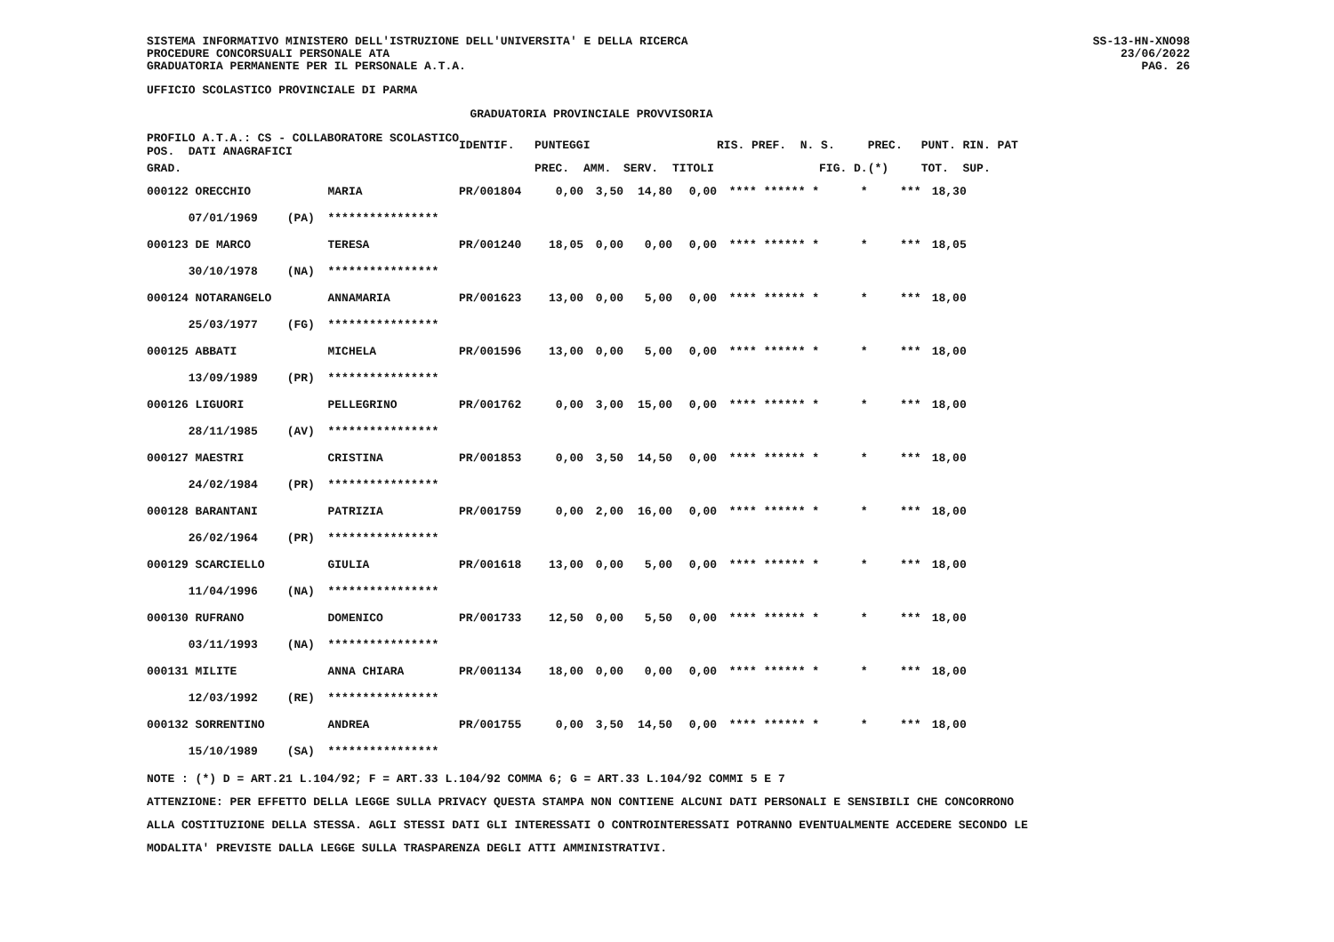SISTEMA INFORMATIVO MINISTERO DELL'ISTRUZIONE DELL'UNIVERSITA' E DELLA RICERCA
PROCEDURE CONCORSUALI PERSONALE ATA
GRADUATORIA PERMANENTE PER IL PERSONALE A.T.A.
SS-13-HN-XNO98
23/06/2022
PAG. 26
UFFICIO SCOLASTICO PROVINCIALE DI PARMA
GRADUATORIA PROVINCIALE PROVVISORIA
| PROFILO A.T.A.: CS - COLLABORATORE SCOLASTICO POS. DATI ANAGRAFICI | | | IDENTIF. | PUNTEGGI | | | | RIS. PREF. N. S. | | PREC. | PUNT. RIN. PAT |
| --- | --- | --- | --- | --- | --- | --- | --- | --- | --- | --- | --- |
| GRAD. | | | | PREC. | AMM. | SERV. | TITOLI | | FIG. D. | (*) | TOT. SUP. |
| 000122 ORECCHIO | | MARIA | PR/001804 | 0,00 | 3,50 | 14,80 | 0,00 | **** ****** * | * | *** | 18,30 |
| 07/01/1969 | (PA) | **************** | | | | | | | | | |
| 000123 DE MARCO | | TERESA | PR/001240 | 18,05 | 0,00 | 0,00 | 0,00 | **** ****** * | * | *** | 18,05 |
| 30/10/1978 | (NA) | **************** | | | | | | | | | |
| 000124 NOTARANGELO | | ANNAMARIA | PR/001623 | 13,00 | 0,00 | 5,00 | 0,00 | **** ****** * | * | *** | 18,00 |
| 25/03/1977 | (FG) | **************** | | | | | | | | | |
| 000125 ABBATI | | MICHELA | PR/001596 | 13,00 | 0,00 | 5,00 | 0,00 | **** ****** * | * | *** | 18,00 |
| 13/09/1989 | (PR) | **************** | | | | | | | | | |
| 000126 LIGUORI | | PELLEGRINO | PR/001762 | 0,00 | 3,00 | 15,00 | 0,00 | **** ****** * | * | *** | 18,00 |
| 28/11/1985 | (AV) | **************** | | | | | | | | | |
| 000127 MAESTRI | | CRISTINA | PR/001853 | 0,00 | 3,50 | 14,50 | 0,00 | **** ****** * | * | *** | 18,00 |
| 24/02/1984 | (PR) | **************** | | | | | | | | | |
| 000128 BARANTANI | | PATRIZIA | PR/001759 | 0,00 | 2,00 | 16,00 | 0,00 | **** ****** * | * | *** | 18,00 |
| 26/02/1964 | (PR) | **************** | | | | | | | | | |
| 000129 SCARCIELLO | | GIULIA | PR/001618 | 13,00 | 0,00 | 5,00 | 0,00 | **** ****** * | * | *** | 18,00 |
| 11/04/1996 | (NA) | **************** | | | | | | | | | |
| 000130 RUFRANO | | DOMENICO | PR/001733 | 12,50 | 0,00 | 5,50 | 0,00 | **** ****** * | * | *** | 18,00 |
| 03/11/1993 | (NA) | **************** | | | | | | | | | |
| 000131 MILITE | | ANNA CHIARA | PR/001134 | 18,00 | 0,00 | 0,00 | 0,00 | **** ****** * | * | *** | 18,00 |
| 12/03/1992 | (RE) | **************** | | | | | | | | | |
| 000132 SORRENTINO | | ANDREA | PR/001755 | 0,00 | 3,50 | 14,50 | 0,00 | **** ****** * | * | *** | 18,00 |
| 15/10/1989 | (SA) | **************** | | | | | | | | | |
NOTE : (*) D = ART.21 L.104/92; F = ART.33 L.104/92 COMMA 6; G = ART.33 L.104/92 COMMI 5 E 7
ATTENZIONE: PER EFFETTO DELLA LEGGE SULLA PRIVACY QUESTA STAMPA NON CONTIENE ALCUNI DATI PERSONALI E SENSIBILI CHE CONCORRONO
ALLA COSTITUZIONE DELLA STESSA. AGLI STESSI DATI GLI INTERESSATI O CONTROINTERESSATI POTRANNO EVENTUALMENTE ACCEDERE SECONDO LE
MODALITA' PREVISTE DALLA LEGGE SULLA TRASPARENZA DEGLI ATTI AMMINISTRATIVI.